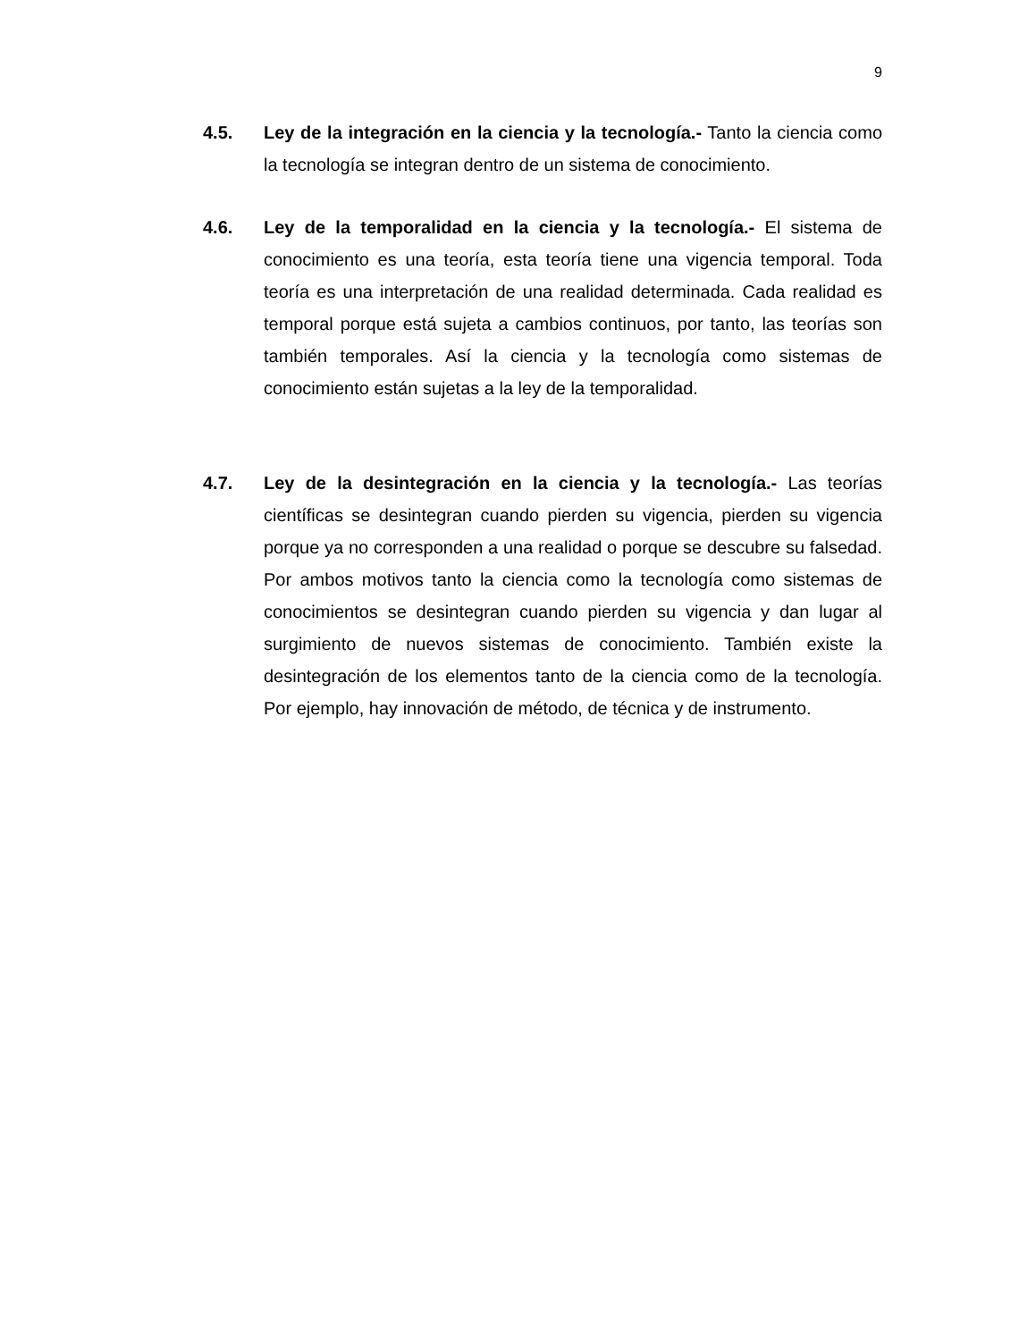9
4.5. Ley de la integración en la ciencia y la tecnología.- Tanto la ciencia como la tecnología se integran dentro de un sistema de conocimiento.
4.6. Ley de la temporalidad en la ciencia y la tecnología.- El sistema de conocimiento es una teoría, esta teoría tiene una vigencia temporal. Toda teoría es una interpretación de una realidad determinada. Cada realidad es temporal porque está sujeta a cambios continuos, por tanto, las teorías son también temporales. Así la ciencia y la tecnología como sistemas de conocimiento están sujetas a la ley de la temporalidad.
4.7. Ley de la desintegración en la ciencia y la tecnología.- Las teorías científicas se desintegran cuando pierden su vigencia, pierden su vigencia porque ya no corresponden a una realidad o porque se descubre su falsedad. Por ambos motivos tanto la ciencia como la tecnología como sistemas de conocimientos se desintegran cuando pierden su vigencia y dan lugar al surgimiento de nuevos sistemas de conocimiento. También existe la desintegración de los elementos tanto de la ciencia como de la tecnología. Por ejemplo, hay innovación de método, de técnica y de instrumento.